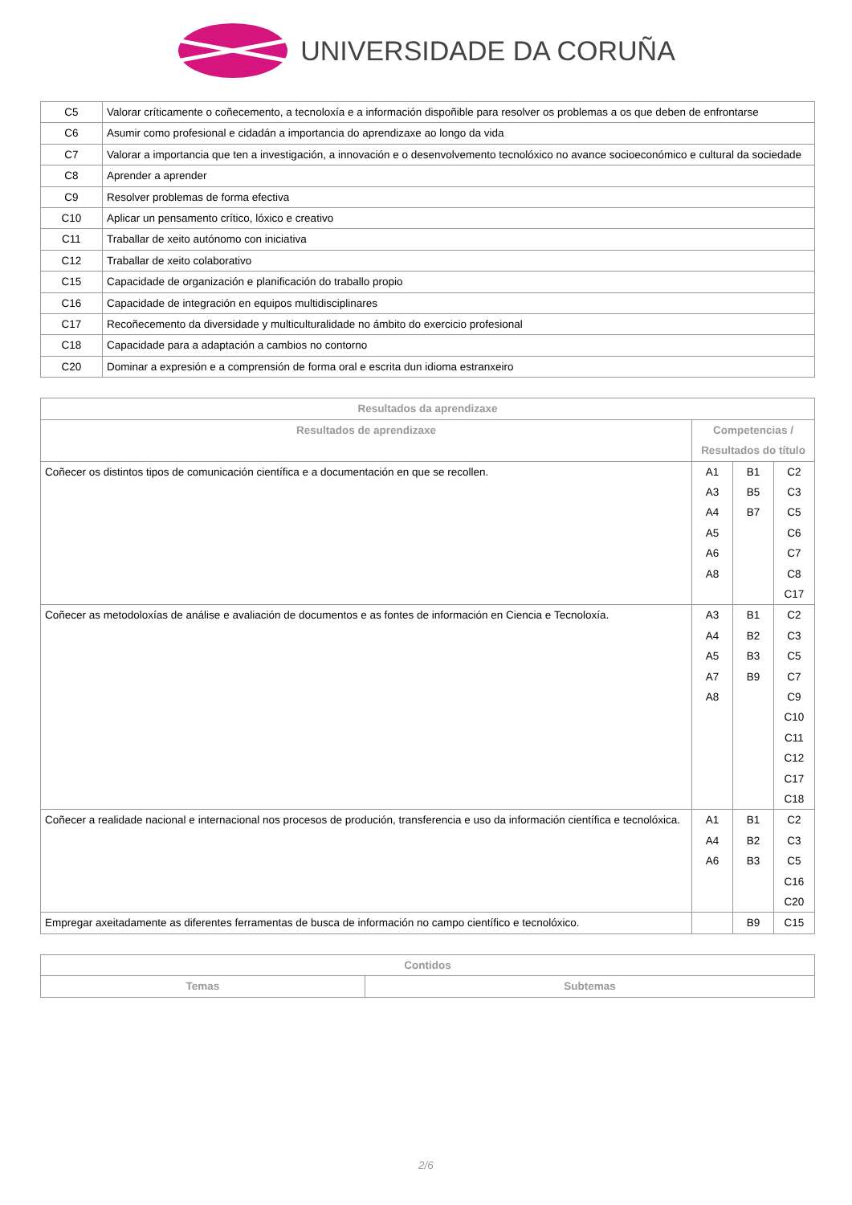UNIVERSIDADE DA CORUÑA
| C5 | Valorar críticamente o coñecemento, a tecnoloxía e a información dispoñible para resolver os problemas a os que deben de enfrontarse |
| C6 | Asumir como profesional e cidadán a importancia do aprendizaxe ao longo da vida |
| C7 | Valorar a importancia que ten a investigación, a innovación e o desenvolvemento tecnolóxico no avance socioeconómico e cultural da sociedade |
| C8 | Aprender a aprender |
| C9 | Resolver problemas de forma efectiva |
| C10 | Aplicar un pensamento crítico, lóxico e creativo |
| C11 | Traballar de xeito autónomo con iniciativa |
| C12 | Traballar de xeito colaborativo |
| C15 | Capacidade de organización e planificación do traballo propio |
| C16 | Capacidade de integración en equipos multidisciplinares |
| C17 | Recoñecemento da diversidade y multiculturalidade no ámbito do exercicio profesional |
| C18 | Capacidade para a adaptación a cambios no contorno |
| C20 | Dominar a expresión e a comprensión de forma oral e escrita dun idioma estranxeiro |
| Resultados da aprendizaxe | | | |
| --- | --- | --- | --- |
| Resultados de aprendizaxe | Competencias / Resultados do título | | |
| Coñecer os distintos tipos de comunicación científica e a documentación en que se recollen. | A1 A3 A4 A5 A6 A8 | B1 B5 B7 | C2 C3 C5 C6 C7 C8 C17 |
| Coñecer as metodoloxías de análise e avaliación de documentos e as fontes de información en Ciencia e Tecnoloxía. | A3 A4 A5 A7 A8 | B1 B2 B3 B9 | C2 C3 C5 C7 C9 C10 C11 C12 C17 C18 |
| Coñecer a realidade nacional e internacional nos procesos de produción, transferencia e uso da información científica e tecnolóxica. | A1 A4 A6 | B1 B2 B3 | C2 C3 C5 C16 C20 |
| Empregar axeitadamente as diferentes ferramentas de busca de información no campo científico e tecnolóxico. | | B9 | C15 |
| Contidos | |
| --- | --- |
| Temas | Subtemas |
2/6